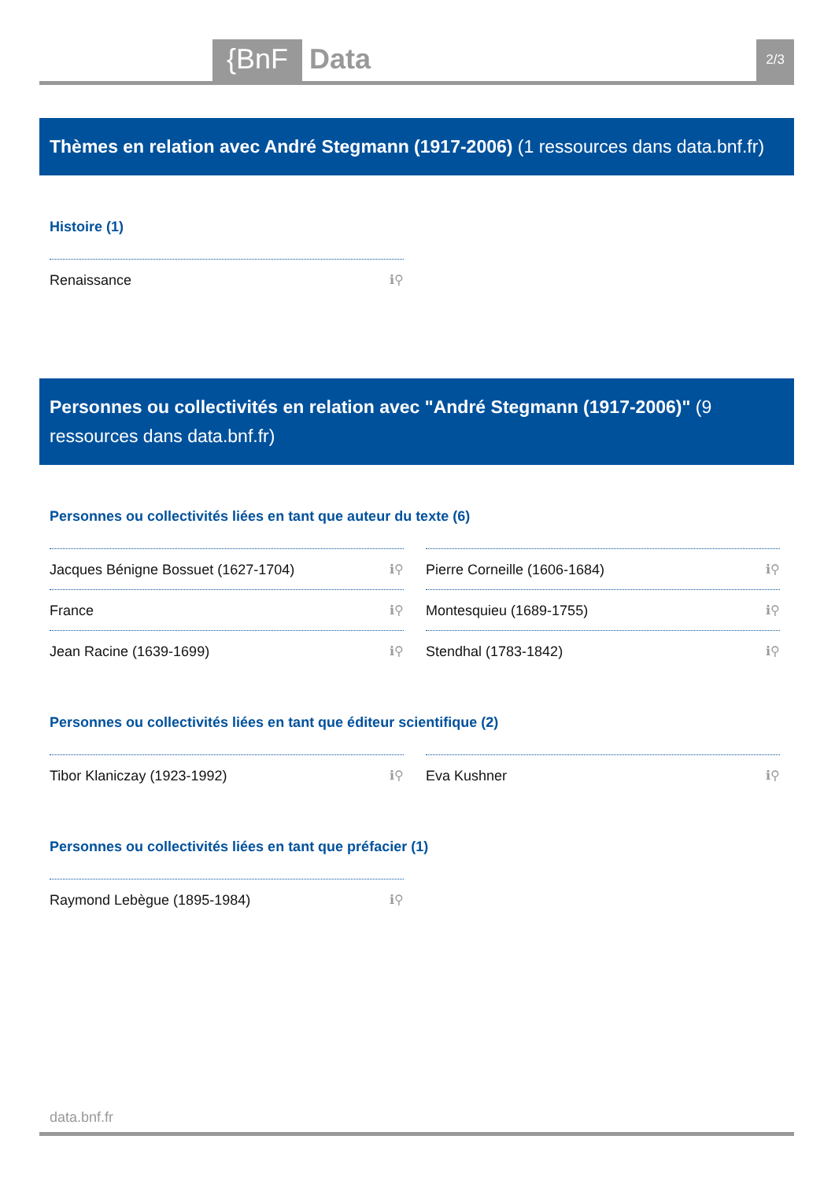{BnF Data 2/3
Thèmes en relation avec André Stegmann (1917-2006) (1 ressources dans data.bnf.fr)
Histoire (1)
Renaissance ℹ⚲
Personnes ou collectivités en relation avec "André Stegmann (1917-2006)" (9 ressources dans data.bnf.fr)
Personnes ou collectivités liées en tant que auteur du texte (6)
Jacques Bénigne Bossuet (1627-1704) ℹ⚲
Pierre Corneille (1606-1684) ℹ⚲
France ℹ⚲
Montesquieu (1689-1755) ℹ⚲
Jean Racine (1639-1699) ℹ⚲
Stendhal (1783-1842) ℹ⚲
Personnes ou collectivités liées en tant que éditeur scientifique (2)
Tibor Klaniczay (1923-1992) ℹ⚲
Eva Kushner ℹ⚲
Personnes ou collectivités liées en tant que préfacier (1)
Raymond Lebègue (1895-1984) ℹ⚲
data.bnf.fr